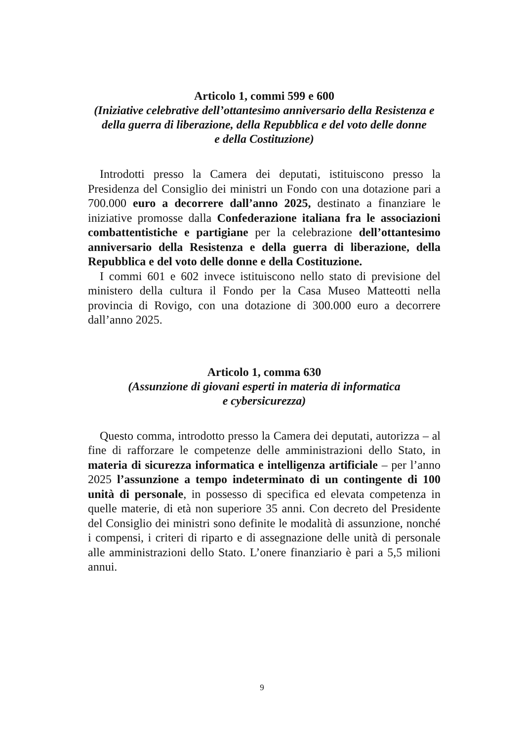Articolo 1, commi 599 e 600
(Iniziative celebrative dell’ottantesimo anniversario della Resistenza e della guerra di liberazione, della Repubblica e del voto delle donne
e della Costituzione)
Introdotti presso la Camera dei deputati, istituiscono presso la Presidenza del Consiglio dei ministri un Fondo con una dotazione pari a 700.000 euro a decorrere dall’anno 2025, destinato a finanziare le iniziative promosse dalla Confederazione italiana fra le associazioni combattentistiche e partigiane per la celebrazione dell’ottantesimo anniversario della Resistenza e della guerra di liberazione, della Repubblica e del voto delle donne e della Costituzione.
I commi 601 e 602 invece istituiscono nello stato di previsione del ministero della cultura il Fondo per la Casa Museo Matteotti nella provincia di Rovigo, con una dotazione di 300.000 euro a decorrere dall’anno 2025.
Articolo 1, comma 630
(Assunzione di giovani esperti in materia di informatica
e cybersicurezza)
Questo comma, introdotto presso la Camera dei deputati, autorizza – al fine di rafforzare le competenze delle amministrazioni dello Stato, in materia di sicurezza informatica e intelligenza artificiale – per l’anno 2025 l’assunzione a tempo indeterminato di un contingente di 100 unità di personale, in possesso di specifica ed elevata competenza in quelle materie, di età non superiore 35 anni. Con decreto del Presidente del Consiglio dei ministri sono definite le modalità di assunzione, nonché i compensi, i criteri di riparto e di assegnazione delle unità di personale alle amministrazioni dello Stato. L’onere finanziario è pari a 5,5 milioni annui.
9